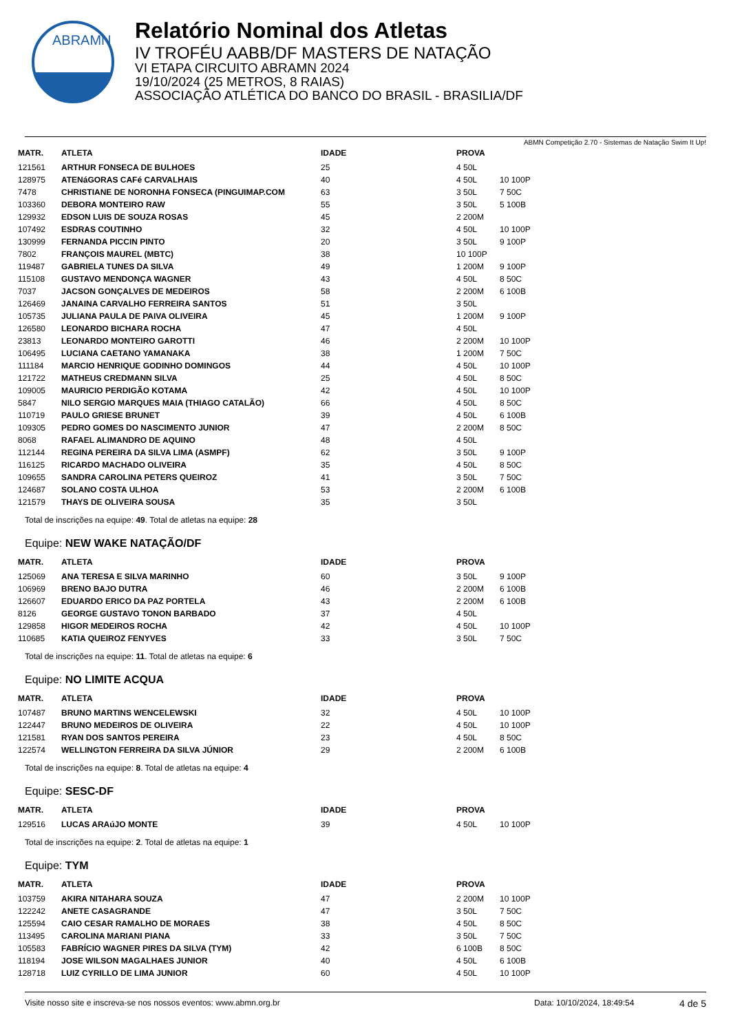ABRAMN
Relatório Nominal dos Atletas
IV TROFÉU AABB/DF MASTERS DE NATAÇÃO
VI ETAPA CIRCUITO ABRAMN 2024
19/10/2024 (25 METROS, 8 RAIAS)
ASSOCIAÇÃO ATLÉTICA DO BANCO DO BRASIL - BRASILIA/DF
ABMN Competição 2.70 - Sistemas de Natação Swim It Up!
| MATR. | ATLETA | IDADE | PROVA | |
| --- | --- | --- | --- | --- |
| 121561 | ARTHUR FONSECA DE BULHOES | 25 | 4 50L | |
| 128975 | ATENáGORAS CAFé CARVALHAIS | 40 | 4 50L | 10 100P |
| 7478 | CHRISTIANE DE NORONHA FONSECA (PINGUIMAP.COM | 63 | 3 50L | 7 50C |
| 103360 | DEBORA MONTEIRO RAW | 55 | 3 50L | 5 100B |
| 129932 | EDSON LUIS DE SOUZA ROSAS | 45 | 2 200M | |
| 107492 | ESDRAS COUTINHO | 32 | 4 50L | 10 100P |
| 130999 | FERNANDA PICCIN PINTO | 20 | 3 50L | 9 100P |
| 7802 | FRANÇOIS MAUREL (MBTC) | 38 | 10 100P | |
| 119487 | GABRIELA TUNES DA SILVA | 49 | 1 200M | 9 100P |
| 115108 | GUSTAVO MENDONÇA WAGNER | 43 | 4 50L | 8 50C |
| 7037 | JACSON GONÇALVES DE MEDEIROS | 58 | 2 200M | 6 100B |
| 126469 | JANAINA CARVALHO FERREIRA SANTOS | 51 | 3 50L | |
| 105735 | JULIANA PAULA DE PAIVA OLIVEIRA | 45 | 1 200M | 9 100P |
| 126580 | LEONARDO BICHARA ROCHA | 47 | 4 50L | |
| 23813 | LEONARDO MONTEIRO GAROTTI | 46 | 2 200M | 10 100P |
| 106495 | LUCIANA CAETANO YAMANAKA | 38 | 1 200M | 7 50C |
| 111184 | MARCIO HENRIQUE GODINHO DOMINGOS | 44 | 4 50L | 10 100P |
| 121722 | MATHEUS CREDMANN SILVA | 25 | 4 50L | 8 50C |
| 109005 | MAURICIO PERDIGÃO KOTAMA | 42 | 4 50L | 10 100P |
| 5847 | NILO SERGIO MARQUES MAIA (THIAGO CATALÃO) | 66 | 4 50L | 8 50C |
| 110719 | PAULO GRIESE BRUNET | 39 | 4 50L | 6 100B |
| 109305 | PEDRO GOMES DO NASCIMENTO JUNIOR | 47 | 2 200M | 8 50C |
| 8068 | RAFAEL ALIMANDRO DE AQUINO | 48 | 4 50L | |
| 112144 | REGINA PEREIRA DA SILVA LIMA (ASMPF) | 62 | 3 50L | 9 100P |
| 116125 | RICARDO MACHADO OLIVEIRA | 35 | 4 50L | 8 50C |
| 109655 | SANDRA CAROLINA PETERS QUEIROZ | 41 | 3 50L | 7 50C |
| 124687 | SOLANO COSTA ULHOA | 53 | 2 200M | 6 100B |
| 121579 | THAYS DE OLIVEIRA SOUSA | 35 | 3 50L | |
Total de inscrições na equipe: 49. Total de atletas na equipe: 28
Equipe: NEW WAKE NATAÇÃO/DF
| MATR. | ATLETA | IDADE | PROVA | |
| --- | --- | --- | --- | --- |
| 125069 | ANA TERESA E SILVA MARINHO | 60 | 3 50L | 9 100P |
| 106969 | BRENO BAJO DUTRA | 46 | 2 200M | 6 100B |
| 126607 | EDUARDO ERICO DA PAZ PORTELA | 43 | 2 200M | 6 100B |
| 8126 | GEORGE GUSTAVO TONON BARBADO | 37 | 4 50L | |
| 129858 | HIGOR MEDEIROS ROCHA | 42 | 4 50L | 10 100P |
| 110685 | KATIA QUEIROZ FENYVES | 33 | 3 50L | 7 50C |
Total de inscrições na equipe: 11. Total de atletas na equipe: 6
Equipe: NO LIMITE ACQUA
| MATR. | ATLETA | IDADE | PROVA | |
| --- | --- | --- | --- | --- |
| 107487 | BRUNO MARTINS WENCELEWSKI | 32 | 4 50L | 10 100P |
| 122447 | BRUNO MEDEIROS DE OLIVEIRA | 22 | 4 50L | 10 100P |
| 121581 | RYAN DOS SANTOS PEREIRA | 23 | 4 50L | 8 50C |
| 122574 | WELLINGTON FERREIRA DA SILVA JÚNIOR | 29 | 2 200M | 6 100B |
Total de inscrições na equipe: 8. Total de atletas na equipe: 4
Equipe: SESC-DF
| MATR. | ATLETA | IDADE | PROVA | |
| --- | --- | --- | --- | --- |
| 129516 | LUCAS ARAúJO MONTE | 39 | 4 50L | 10 100P |
Total de inscrições na equipe: 2. Total de atletas na equipe: 1
Equipe: TYM
| MATR. | ATLETA | IDADE | PROVA | |
| --- | --- | --- | --- | --- |
| 103759 | AKIRA NITAHARA SOUZA | 47 | 2 200M | 10 100P |
| 122242 | ANETE CASAGRANDE | 47 | 3 50L | 7 50C |
| 125594 | CAIO CESAR RAMALHO DE MORAES | 38 | 4 50L | 8 50C |
| 113495 | CAROLINA MARIANI PIANA | 33 | 3 50L | 7 50C |
| 105583 | FABRÍCIO WAGNER PIRES DA SILVA (TYM) | 42 | 6 100B | 8 50C |
| 118194 | JOSE WILSON MAGALHAES JUNIOR | 40 | 4 50L | 6 100B |
| 128718 | LUIZ CYRILLO DE LIMA JUNIOR | 60 | 4 50L | 10 100P |
Visite nosso site e inscreva-se nos nossos eventos: www.abmn.org.br Data: 10/10/2024, 18:49:54 4 de 5